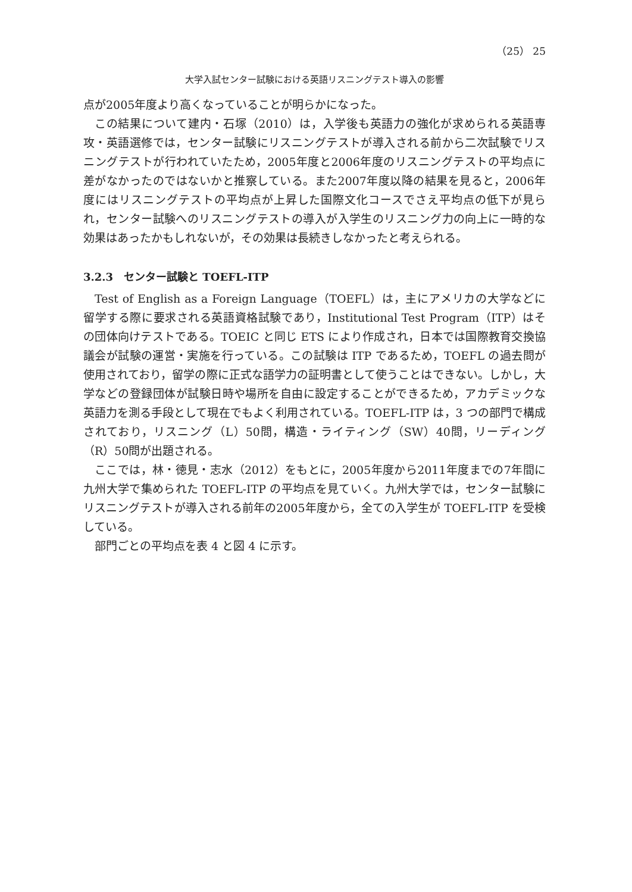（25） 25
大学入試センター試験における英語リスニングテスト導入の影響
点が2005年度より高くなっていることが明らかになった。
この結果について建内・石塚（2010）は，入学後も英語力の強化が求められる英語専攻・英語選修では，センター試験にリスニングテストが導入される前から二次試験でリスニングテストが行われていたため，2005年度と2006年度のリスニングテストの平均点に差がなかったのではないかと推察している。また2007年度以降の結果を見ると，2006年度にはリスニングテストの平均点が上昇した国際文化コースでさえ平均点の低下が見られ，センター試験へのリスニングテストの導入が入学生のリスニング力の向上に一時的な効果はあったかもしれないが，その効果は長続きしなかったと考えられる。
3.2.3　センター試験と TOEFL-ITP
Test of English as a Foreign Language（TOEFL）は，主にアメリカの大学などに留学する際に要求される英語資格試験であり，Institutional Test Program（ITP）はその団体向けテストである。TOEIC と同じ ETS により作成され，日本では国際教育交換協議会が試験の運営・実施を行っている。この試験は ITP であるため，TOEFL の過去問が使用されており，留学の際に正式な語学力の証明書として使うことはできない。しかし，大学などの登録団体が試験日時や場所を自由に設定することができるため，アカデミックな英語力を測る手段として現在でもよく利用されている。TOEFL-ITP は，3 つの部門で構成されており，リスニング（L）50問，構造・ライティング（SW）40問，リーディング（R）50問が出題される。
ここでは，林・徳見・志水（2012）をもとに，2005年度から2011年度までの7年間に九州大学で集められた TOEFL-ITP の平均点を見ていく。九州大学では，センター試験にリスニングテストが導入される前年の2005年度から，全ての入学生が TOEFL-ITP を受検している。
部門ごとの平均点を表 4 と図 4 に示す。